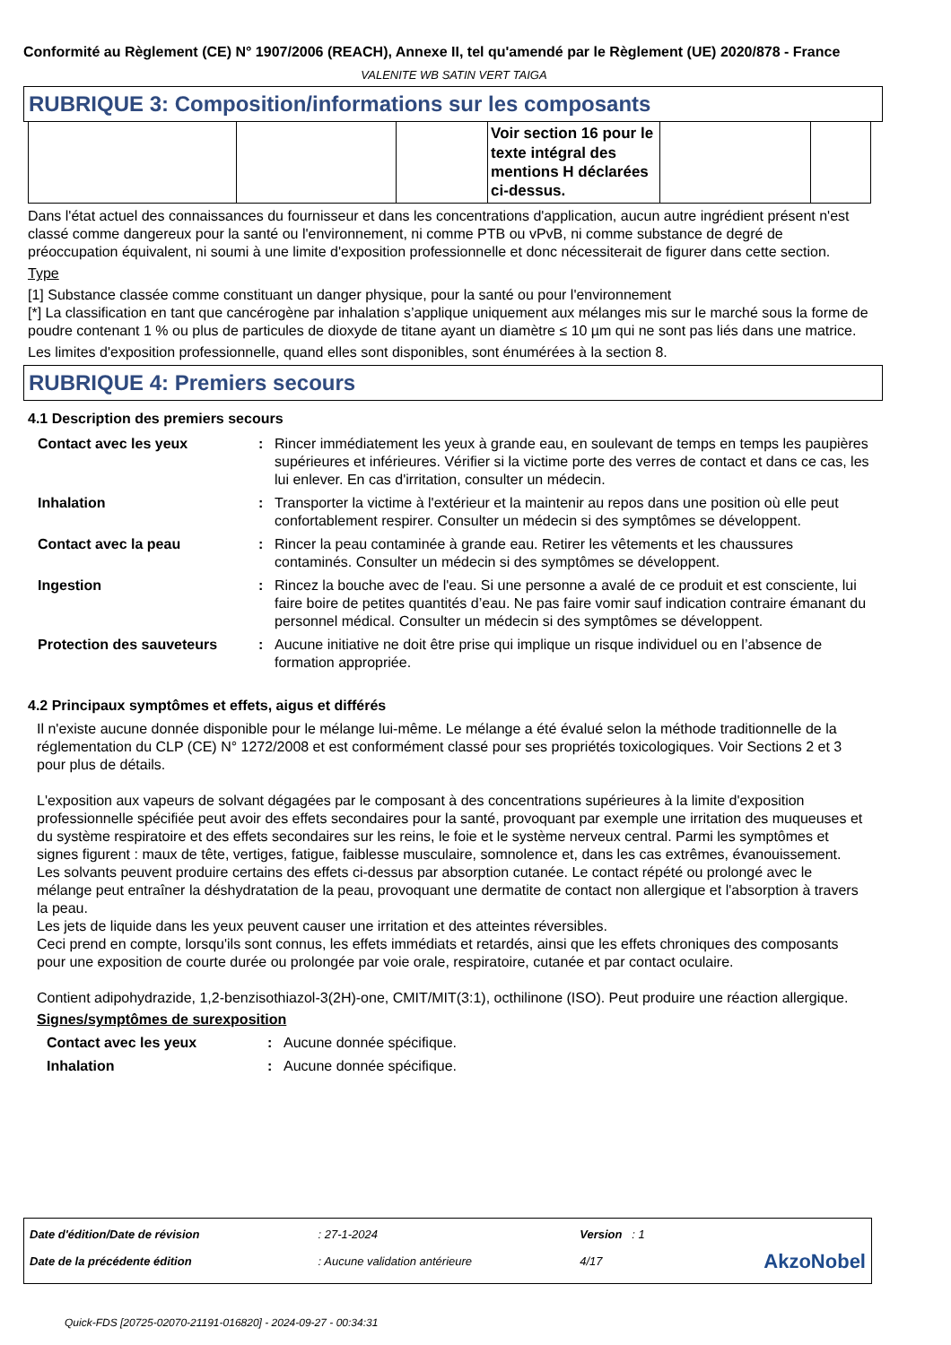Conformité au Règlement (CE) N° 1907/2006 (REACH), Annexe II, tel qu'amendé par le Règlement (UE) 2020/878 - France
VALENITE WB SATIN VERT TAIGA
RUBRIQUE 3: Composition/informations sur les composants
| | | | Voir section 16 pour le texte intégral des mentions H déclarées ci-dessus. | | |
Dans l'état actuel des connaissances du fournisseur et dans les concentrations d'application, aucun autre ingrédient présent n'est classé comme dangereux pour la santé ou l'environnement, ni comme PTB ou vPvB, ni comme substance de degré de préoccupation équivalent, ni soumi à une limite d'exposition professionnelle et donc nécessiterait de figurer dans cette section.
Type
[1] Substance classée comme constituant un danger physique, pour la santé ou pour l'environnement
[*] La classification en tant que cancérogène par inhalation s’applique uniquement aux mélanges mis sur le marché sous la forme de poudre contenant 1 % ou plus de particules de dioxyde de titane ayant un diamètre ≤ 10 µm qui ne sont pas liés dans une matrice.
Les limites d'exposition professionnelle, quand elles sont disponibles, sont énumérées à la section 8.
RUBRIQUE 4: Premiers secours
4.1 Description des premiers secours
| Contact avec les yeux | : | Rincer immédiatement les yeux à grande eau, en soulevant de temps en temps les paupières supérieures et inférieures. Vérifier si la victime porte des verres de contact et dans ce cas, les lui enlever. En cas d'irritation, consulter un médecin. |
| Inhalation | : | Transporter la victime à l'extérieur et la maintenir au repos dans une position où elle peut confortablement respirer. Consulter un médecin si des symptômes se développent. |
| Contact avec la peau | : | Rincer la peau contaminée à grande eau. Retirer les vêtements et les chaussures contaminés. Consulter un médecin si des symptômes se développent. |
| Ingestion | : | Rincez la bouche avec de l'eau. Si une personne a avalé de ce produit et est consciente, lui faire boire de petites quantités d’eau. Ne pas faire vomir sauf indication contraire émanant du personnel médical. Consulter un médecin si des symptômes se développent. |
| Protection des sauveteurs | : | Aucune initiative ne doit être prise qui implique un risque individuel ou en l’absence de formation appropriée. |
4.2 Principaux symptômes et effets, aigus et différés
Il n'existe aucune donnée disponible pour le mélange lui-même. Le mélange a été évalué selon la méthode traditionnelle de la réglementation du CLP (CE) N° 1272/2008 et est conformément classé pour ses propriétés toxicologiques. Voir Sections 2 et 3 pour plus de détails.
L'exposition aux vapeurs de solvant dégagées par le composant à des concentrations supérieures à la limite d'exposition professionnelle spécifiée peut avoir des effets secondaires pour la santé, provoquant par exemple une irritation des muqueuses et du système respiratoire et des effets secondaires sur les reins, le foie et le système nerveux central. Parmi les symptômes et signes figurent : maux de tête, vertiges, fatigue, faiblesse musculaire, somnolence et, dans les cas extrêmes, évanouissement.
Les solvants peuvent produire certains des effets ci-dessus par absorption cutanée. Le contact répété ou prolongé avec le mélange peut entraîner la déshydratation de la peau, provoquant une dermatite de contact non allergique et l'absorption à travers la peau.
Les jets de liquide dans les yeux peuvent causer une irritation et des atteintes réversibles.
Ceci prend en compte, lorsqu'ils sont connus, les effets immédiats et retardés, ainsi que les effets chroniques des composants pour une exposition de courte durée ou prolongée par voie orale, respiratoire, cutanée et par contact oculaire.
Contient adipohydrazide, 1,2-benzisothiazol-3(2H)-one, CMIT/MIT(3:1), octhilinone (ISO). Peut produire une réaction allergique.
Signes/symptômes de surexposition
| Contact avec les yeux | : | Aucune donnée spécifique. |
| Inhalation | : | Aucune donnée spécifique. |
| Date d'édition/Date de révision | : 27-1-2024 | Version : 1 | |
| Date de la précédente édition | : Aucune validation antérieure | 4/17 | AkzoNobel |
Quick-FDS [20725-02070-21191-016820] - 2024-09-27 - 00:34:31